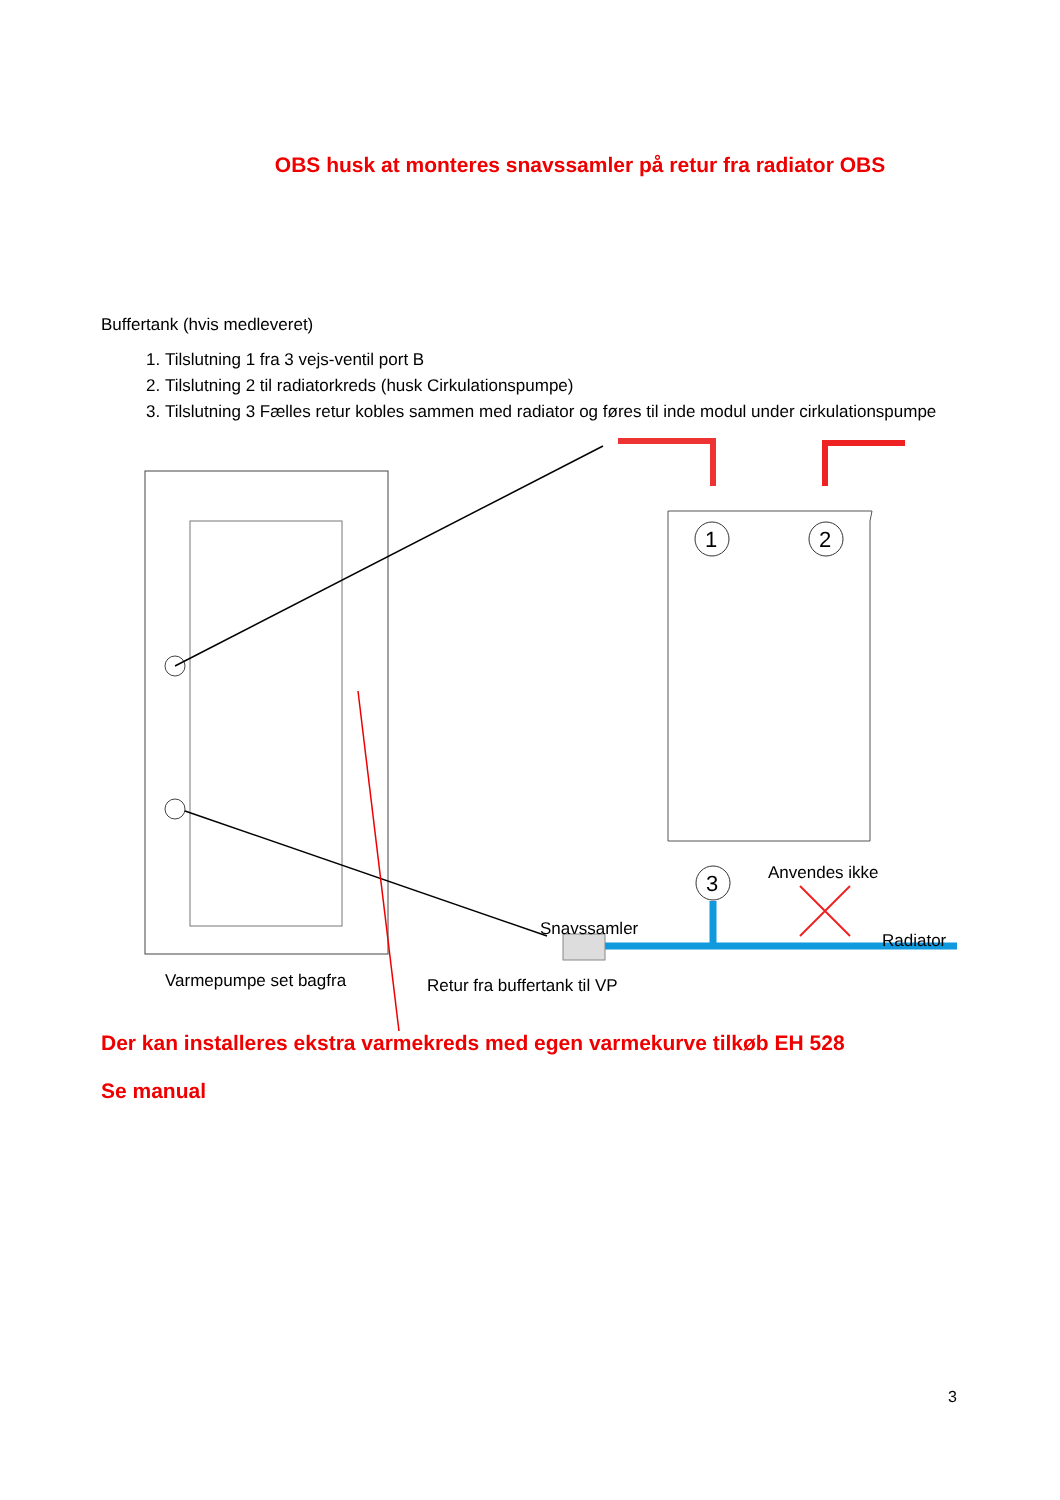OBS husk at monteres snavssamler på retur fra radiator OBS
Buffertank (hvis medleveret)
1. Tilslutning 1 fra 3 vejs-ventil port B
2. Tilslutning 2 til radiatorkreds (husk Cirkulationspumpe)
3. Tilslutning 3 Fælles retur kobles sammen med radiator og føres til inde modul under cirkulationspumpe
1
2
3
Anvendes ikke
Snavssamler
Radiator
Varmepumpe set bagfra Retur fra buffertank til VP
Der kan installeres ekstra varmekreds med egen varmekurve tilkøb EH 528
Se manual
3